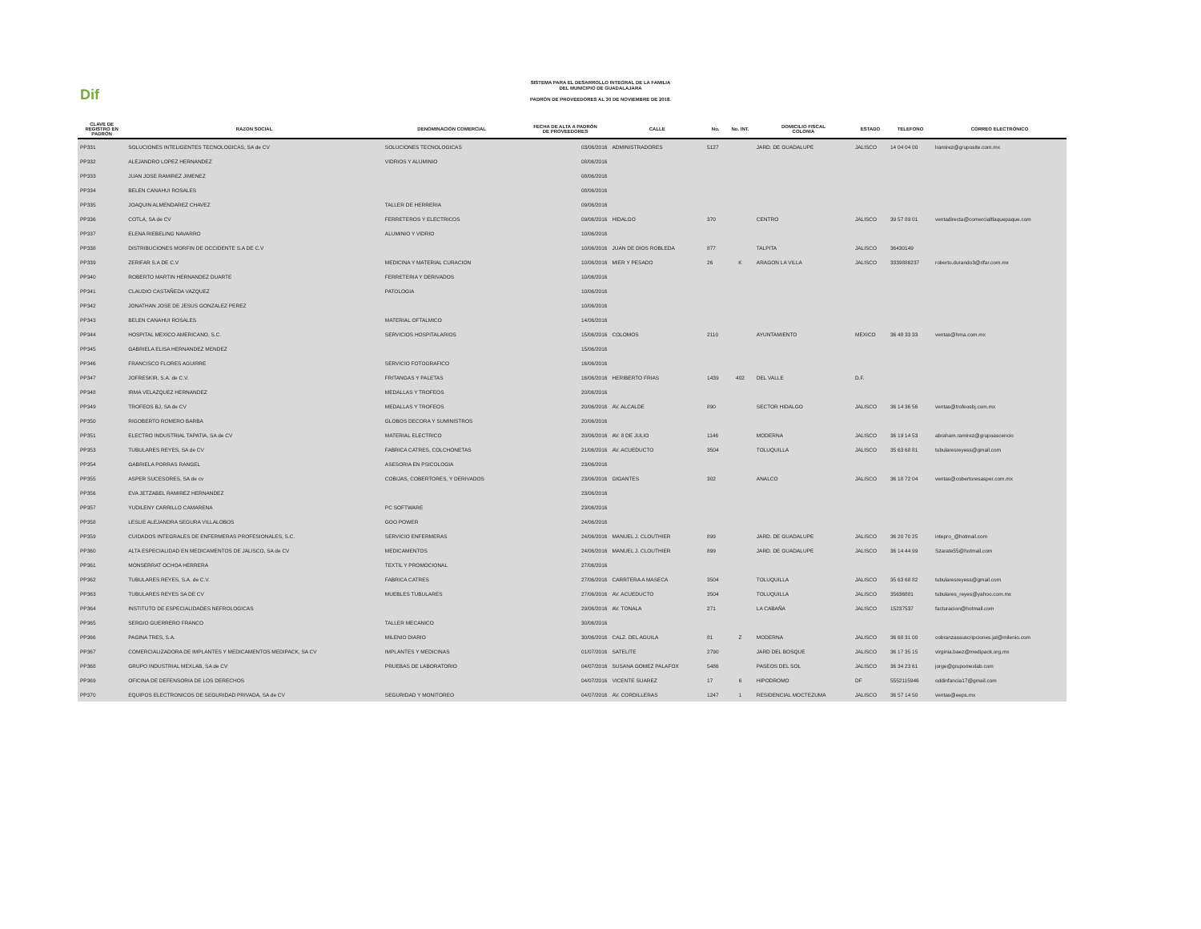Dif
SISTEMA PARA EL DESARROLLO INTEGRAL DE LA FAMILIA
DEL MUNICIPIO DE GUADALAJARA
PADRÓN DE PROVEEDORES AL 30 DE NOVIEMBRE DE 2018.
| CLAVE DE REGISTRO EN PADRÓN | RAZON SOCIAL | DENOMINACIÓN COMERCIAL | FECHA DE ALTA A PADRÓN DE PROVEEDORES | CALLE | No. | No. INT. | DOMICILIO FISCAL COLONIA | ESTADO | TELEFONO | CORREO ELECTRÓNICO |
| --- | --- | --- | --- | --- | --- | --- | --- | --- | --- | --- |
| PP331 | SOLUCIONES INTELIGENTES TECNOLOGICAS, SA de CV | SOLUCIONES TECNOLOGICAS | 03/06/2016 | ADMINISTRADORES | 5127 | | JARD. DE GUADALUPE | JALISCO | 14 04 04 00 | lramirez@gruposite.com.mx |
| PP332 | ALEJANDRO LOPEZ HERNANDEZ | VIDRIOS Y ALUMINIO | 08/06/2016 | | | | | | | |
| PP333 | JUAN JOSE RAMIREZ JIMENEZ | | 08/06/2016 | | | | | | | |
| PP334 | BELEN CANAHUI ROSALES | | 08/06/2016 | | | | | | | |
| PP335 | JOAQUIN ALMENDAREZ CHAVEZ | TALLER DE HERRERIA | 09/06/2016 | | | | | | | |
| PP336 | COTLA, SA de CV | FERRETEROS Y ELECTRICOS | 09/06/2016 | HIDALGO | 370 | | CENTRO | JALISCO | 39 57 89 01 | ventadirecta@comercialtlaquepaque.com |
| PP337 | ELENA RIEBELING NAVARRO | ALUMINIO Y VIDRIO | 10/06/2016 | | | | | | | |
| PP338 | DISTRIBUCIONES MORFIN DE OCCIDENTE S.A DE C.V | | 10/06/2016 | JUAN DE DIOS ROBLEDA | 877 | | TALPITA | JALISCO | 36430149 | |
| PP339 | ZERIFAR S.A DE C.V | MEDICINA Y MATERIAL CURACION | 10/06/2016 | MIER Y PESADO | 26 | K | ARAGON LA VILLA | JALISCO | 3339886237 | roberto.durando3@rifar.com.mx |
| PP340 | ROBERTO MARTIN HERNANDEZ DUARTE | FERRETERIA Y DERIVADOS | 10/06/2016 | | | | | | | |
| PP341 | CLAUDIO CASTAÑEDA VAZQUEZ | PATOLOGIA | 10/06/2016 | | | | | | | |
| PP342 | JONATHAN JOSE DE JESUS GONZALEZ PEREZ | | 10/06/2016 | | | | | | | |
| PP343 | BELEN CANAHUI ROSALES | MATERIAL OFTALMICO | 14/06/2016 | | | | | | | |
| PP344 | HOSPITAL MEXICO AMERICANO, S.C. | SERVICIOS HOSPITALARIOS | 15/06/2016 | COLOMOS | 2110 | | AYUNTAMIENTO | MEXICO | 36 48 33 33 | ventas@hma.com.mx |
| PP345 | GABRIELA ELISA HERNANDEZ MENDEZ | | 15/06/2016 | | | | | | | |
| PP346 | FRANCISCO FLORES AGUIRRE | SERVICIO FOTOGRAFICO | 16/06/2016 | | | | | | | |
| PP347 | JOFRESKIR, S.A. de C.V. | FRITANGAS Y PALETAS | 16/06/2016 | HERIBERTO FRIAS | 1439 | 402 | DEL VALLE | D.F. | | |
| PP348 | IRMA VELAZQUEZ HERNANDEZ | MEDALLAS Y TROFEOS | 20/06/2016 | | | | | | | |
| PP349 | TROFEOS BJ, SA de CV | MEDALLAS Y TROFEOS | 20/06/2016 | AV. ALCALDE | 890 | | SECTOR HIDALGO | JALISCO | 36 14 36 56 | ventas@trofeosbj.com.mx |
| PP350 | RIGOBERTO ROMERO BARBA | GLOBOS DECORA Y SUMINISTROS | 20/06/2016 | | | | | | | |
| PP351 | ELECTRO INDUSTRIAL TAPATIA, SA de CV | MATERIAL ELECTRICO | 20/06/2016 | AV. 8 DE JULIO | 1146 | | MODERNA | JALISCO | 36 19 14 53 | abraham.ramirez@grupoascencio |
| PP353 | TUBULARES REYES, SA de CV | FABRICA CATRES, COLCHONETAS | 21/06/2016 | AV. ACUEDUCTO | 3504 | | TOLUQUILLA | JALISCO | 35 63 68 81 | tubularesreyess@gmail.com |
| PP354 | GABRIELA PORRAS RANGEL | ASESORIA EN PSICOLOGIA | 23/06/2016 | | | | | | | |
| PP355 | ASPER SUCESORES, SA de cv | COBIJAS, COBERTORES, Y DERIVADOS | 23/06/2016 | GIGANTES | 302 | | ANALCO | JALISCO | 36 18 72 04 | ventas@cobertoresasper.com.mx |
| PP356 | EVA JETZABEL RAMIREZ HERNANDEZ | | 23/06/2016 | | | | | | | |
| PP357 | YUDILENY CARRILLO CAMARENA | PC SOFTWARE | 23/06/2016 | | | | | | | |
| PP358 | LESLIE ALEJANDRA SEGURA VILLALOBOS | GOO POWER | 24/06/2016 | | | | | | | |
| PP359 | CUIDADOS INTEGRALES DE ENFERMERAS PROFESIONALES, S.C. | SERVICIO ENFERMERAS | 24/06/2016 | MANUEL J. CLOUTHIER | 899 | | JARD. DE GUADALUPE | JALISCO | 36 20 70 25 | intepro_@hotmail.com |
| PP360 | ALTA ESPECIALIDAD EN MEDICAMENTOS DE JALISCO, SA de CV | MEDICAMENTOS | 24/06/2016 | MANUEL J. CLOUTHIER | 899 | | JARD. DE GUADALUPE | JALISCO | 36 14 44 99 | Szarate55@hotmail.com |
| PP361 | MONSERRAT OCHOA HERRERA | TEXTIL Y PROMOCIONAL | 27/06/2016 | | | | | | | |
| PP362 | TUBULARES REYES, S.A. de C.V. | FABRICA CATRES | 27/06/2016 | CARRTERA A MASECA | 3504 | | TOLUQUILLA | JALISCO | 35 63 68 82 | tubularesreyess@gmail.com |
| PP363 | TUBULARES REYES SA DE CV | MUEBLES TUBULARES | 27/06/2016 | AV. ACUEDUCTO | 3504 | | TOLUQUILLA | JALISCO | 35636881 | tubulares_reyes@yahoo.com.mx |
| PP364 | INSTITUTO DE ESPECIALIDADES NEFROLOGICAS | | 29/06/2016 | AV. TONALA | 271 | | LA CABAÑA | JALISCO | 15237537 | facturacion@hotmail.com |
| PP365 | SERGIO GUERRERO FRANCO | TALLER MECANICO | 30/06/2016 | | | | | | | |
| PP366 | PAGINA TRES, S.A. | MILENIO DIARIO | 30/06/2016 | CALZ. DEL AGUILA | 81 | Z | MODERNA | JALISCO | 36 68 31 00 | cobranzassuscripciones.jal@milenio.com |
| PP367 | COMERCIALIZADORA DE IMPLANTES Y MEDICAMENTOS MEDIPACK, SA CV | IMPLANTES Y MEDICINAS | 01/07/2016 | SATELITE | 2790 | | JARD DEL BOSQUE | JALISCO | 36 17 35 15 | virginia.baez@medipack.org.mx |
| PP368 | GRUPO INDUSTRIAL MEXLAB, SA de CV | PRUEBAS DE LABORATORIO | 04/07/2016 | SUSANA GOMEZ PALAFOX | 5486 | | PASEOS DEL SOL | JALISCO | 36 34 23 61 | jorge@grupomexlab.com |
| PP369 | OFICINA DE DEFENSORIA DE LOS DERECHOS | | 04/07/2016 | VICENTE SUAREZ | 17 | 6 | HIPODROMO | DF | 5552115946 | oddinfancia17@gmail.com |
| PP370 | EQUIPOS ELECTRONICOS DE SEGURIDAD PRIVADA, SA de CV | SEGURIDAD Y MONITOREO | 04/07/2016 | AV. CORDILLERAS | 1247 | 1 | RESIDENCIAL MOCTEZUMA | JALISCO | 36 57 14 50 | ventas@eeps.mx |